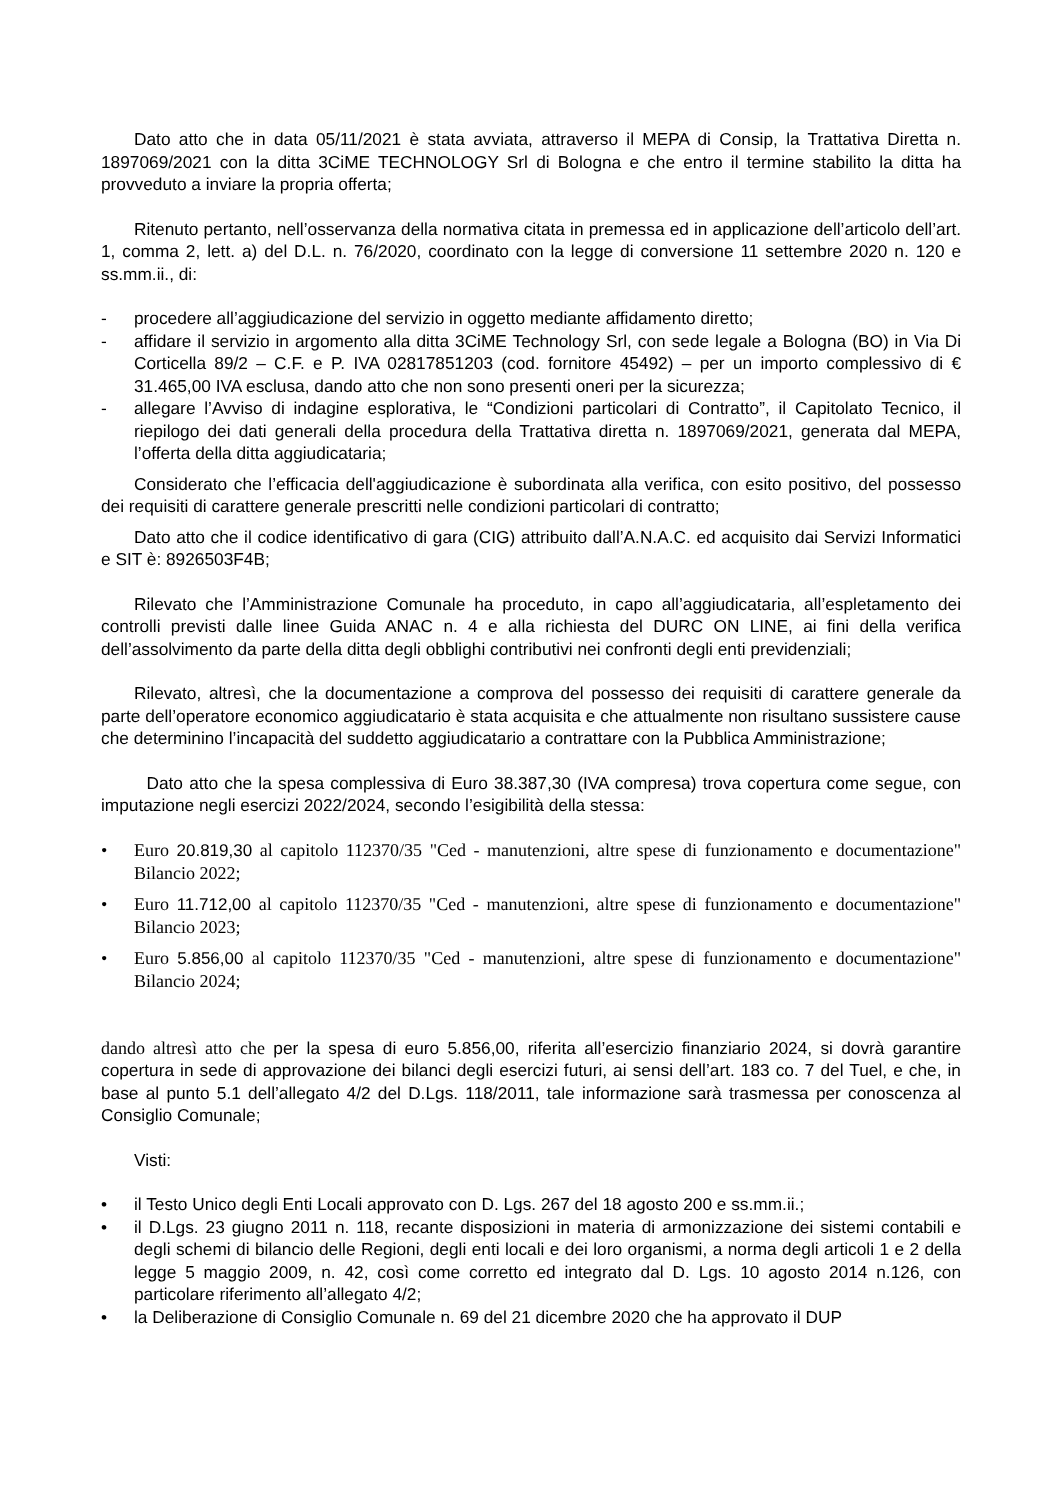Dato atto che in data 05/11/2021 è stata avviata, attraverso il MEPA di Consip, la Trattativa Diretta n. 1897069/2021 con la ditta 3CiME TECHNOLOGY Srl di Bologna e che entro il termine stabilito la ditta ha provveduto a inviare la propria offerta;
Ritenuto pertanto, nell’osservanza della normativa citata in premessa ed in applicazione dell’articolo dell’art. 1, comma 2, lett. a) del D.L. n. 76/2020, coordinato con la legge di conversione 11 settembre 2020 n. 120 e ss.mm.ii., di:
- procedere all’aggiudicazione del servizio in oggetto mediante affidamento diretto;
- affidare il servizio in argomento alla ditta 3CiME Technology Srl, con sede legale a Bologna (BO) in Via Di Corticella 89/2 – C.F. e P. IVA 02817851203 (cod. fornitore 45492) – per un importo complessivo di € 31.465,00 IVA esclusa, dando atto che non sono presenti oneri per la sicurezza;
- allegare l’Avviso di indagine esplorativa, le “Condizioni particolari di Contratto”, il Capitolato Tecnico, il riepilogo dei dati generali della procedura della Trattativa diretta n. 1897069/2021, generata dal MEPA, l’offerta della ditta aggiudicataria;
Considerato che l’efficacia dell'aggiudicazione è subordinata alla verifica, con esito positivo, del possesso dei requisiti di carattere generale prescritti nelle condizioni particolari di contratto;
Dato atto che il codice identificativo di gara (CIG) attribuito dall’A.N.A.C. ed acquisito dai Servizi Informatici e SIT è: 8926503F4B;
Rilevato che l’Amministrazione Comunale ha proceduto, in capo all’aggiudicataria, all’espletamento dei controlli previsti dalle linee Guida ANAC n. 4 e alla richiesta del DURC ON LINE, ai fini della verifica dell’assolvimento da parte della ditta degli obblighi contributivi nei confronti degli enti previdenziali;
Rilevato, altresì, che la documentazione a comprova del possesso dei requisiti di carattere generale da parte dell’operatore economico aggiudicatario è stata acquisita e che attualmente non risultano sussistere cause che determinino l’incapacità del suddetto aggiudicatario a contrattare con la Pubblica Amministrazione;
Dato atto che la spesa complessiva di Euro 38.387,30 (IVA compresa) trova copertura come segue, con imputazione negli esercizi 2022/2024, secondo l’esigibilità della stessa:
• Euro 20.819,30 al capitolo 112370/35 "Ced - manutenzioni, altre spese di funzionamento e documentazione" Bilancio 2022;
• Euro 11.712,00 al capitolo 112370/35 "Ced - manutenzioni, altre spese di funzionamento e documentazione" Bilancio 2023;
• Euro 5.856,00 al capitolo 112370/35 "Ced - manutenzioni, altre spese di funzionamento e documentazione" Bilancio 2024;
dando altresì atto che per la spesa di euro 5.856,00, riferita all’esercizio finanziario 2024, si dovrà garantire copertura in sede di approvazione dei bilanci degli esercizi futuri, ai sensi dell’art. 183 co. 7 del Tuel, e che, in base al punto 5.1 dell’allegato 4/2 del D.Lgs. 118/2011, tale informazione sarà trasmessa per conoscenza al Consiglio Comunale;
Visti:
• il Testo Unico degli Enti Locali approvato con D. Lgs. 267 del 18 agosto 200 e ss.mm.ii.;
• il D.Lgs. 23 giugno 2011 n. 118, recante disposizioni in materia di armonizzazione dei sistemi contabili e degli schemi di bilancio delle Regioni, degli enti locali e dei loro organismi, a norma degli articoli 1 e 2 della legge 5 maggio 2009, n. 42, così come corretto ed integrato dal D. Lgs. 10 agosto 2014 n.126, con particolare riferimento all’allegato 4/2;
• la Deliberazione di Consiglio Comunale n. 69 del 21 dicembre 2020 che ha approvato il DUP